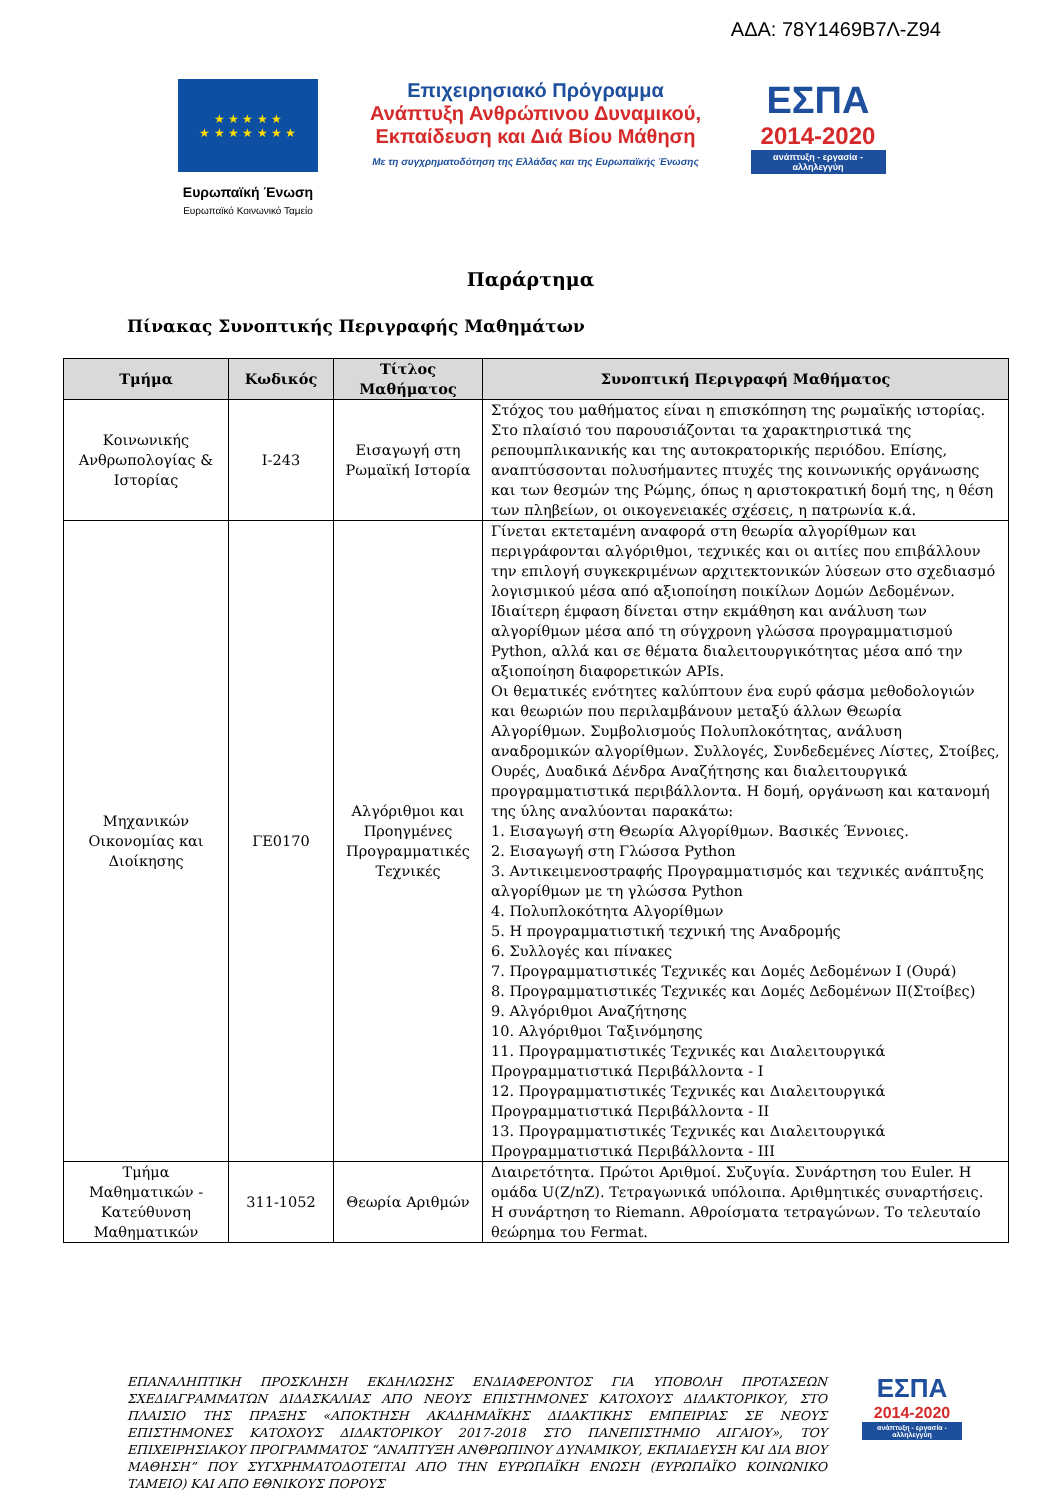ΑΔΑ: 78Υ1469Β7Λ-Ζ94
★ ★ ★ ★ ★
★ ★ ★ ★ ★ ★ ★
Ευρωπαϊκή Ένωση
Ευρωπαϊκό Κοινωνικό Ταμείο
Επιχειρησιακό Πρόγραμμα
Ανάπτυξη Ανθρώπινου Δυναμικού,
Εκπαίδευση και Διά Βίου Μάθηση
Με τη συγχρηματοδότηση της Ελλάδας και της Ευρωπαϊκής Ένωσης
ΕΣΠΑ
2014-2020
ανάπτυξη - εργασία - αλληλεγγύη
Παράρτημα
Πίνακας Συνοπτικής Περιγραφής Μαθημάτων
| Τμήμα | Κωδικός | Τίτλος Μαθήματος | Συνοπτική Περιγραφή Μαθήματος |
| --- | --- | --- | --- |
| Κοινωνικής Ανθρωπολογίας & Ιστορίας | Ι-243 | Εισαγωγή στη Ρωμαϊκή Ιστορία | Στόχος του μαθήματος είναι η επισκόπηση της ρωμαϊκής ιστορίας. Στο πλαίσιό του παρουσιάζονται τα χαρακτηριστικά της ρεπουμπλικανικής και της αυτοκρατορικής περιόδου. Επίσης, αναπτύσσονται πολυσήμαντες πτυχές της κοινωνικής οργάνωσης και των θεσμών της Ρώμης, όπως η αριστοκρατική δομή της, η θέση των πληβείων, οι οικογενειακές σχέσεις, η πατρωνία κ.ά. |
| Μηχανικών Οικονομίας και Διοίκησης | ΓΕ0170 | Αλγόριθμοι και Προηγμένες Προγραμματικές Τεχνικές | Γίνεται εκτεταμένη αναφορά στη θεωρία αλγορίθμων και περιγράφονται αλγόριθμοι, τεχνικές και οι αιτίες που επιβάλλουν την επιλογή συγκεκριμένων αρχιτεκτονικών λύσεων στο σχεδιασμό λογισμικού μέσα από αξιοποίηση ποικίλων Δομών Δεδομένων. Ιδιαίτερη έμφαση δίνεται στην εκμάθηση και ανάλυση των αλγορίθμων μέσα από τη σύγχρονη γλώσσα προγραμματισμού Python, αλλά και σε θέματα διαλειτουργικότητας μέσα από την αξιοποίηση διαφορετικών APIs. Οι θεματικές ενότητες καλύπτουν ένα ευρύ φάσμα μεθοδολογιών και θεωριών που περιλαμβάνουν μεταξύ άλλων Θεωρία Αλγορίθμων. Συμβολισμούς Πολυπλοκότητας, ανάλυση αναδρομικών αλγορίθμων. Συλλογές, Συνδεδεμένες Λίστες, Στοίβες, Ουρές, Δυαδικά Δένδρα Αναζήτησης και διαλειτουργικά προγραμματιστικά περιβάλλοντα. Η δομή, οργάνωση και κατανομή της ύλης αναλύονται παρακάτω: 1. Εισαγωγή στη Θεωρία Αλγορίθμων. Βασικές Έννοιες. 2. Εισαγωγή στη Γλώσσα Python 3. Αντικειμενοστραφής Προγραμματισμός και τεχνικές ανάπτυξης αλγορίθμων με τη γλώσσα Python 4. Πολυπλοκότητα Αλγορίθμων 5. Η προγραμματιστική τεχνική της Αναδρομής 6. Συλλογές και πίνακες 7. Προγραμματιστικές Τεχνικές και Δομές Δεδομένων Ι (Ουρά) 8. Προγραμματιστικές Τεχνικές και Δομές Δεδομένων ΙΙ(Στοίβες) 9. Αλγόριθμοι Αναζήτησης 10. Αλγόριθμοι Ταξινόμησης 11. Προγραμματιστικές Τεχνικές και Διαλειτουργικά Προγραμματιστικά Περιβάλλοντα - Ι 12. Προγραμματιστικές Τεχνικές και Διαλειτουργικά Προγραμματιστικά Περιβάλλοντα - ΙΙ 13. Προγραμματιστικές Τεχνικές και Διαλειτουργικά Προγραμματιστικά Περιβάλλοντα - ΙΙΙ |
| Τμήμα Μαθηματικών - Κατεύθυνση Μαθηματικών | 311-1052 | Θεωρία Αριθμών | Διαιρετότητα. Πρώτοι Αριθμοί. Συζυγία. Συνάρτηση του Euler. Η ομάδα U(Z/nZ). Τετραγωνικά υπόλοιπα. Αριθμητικές συναρτήσεις. Η συνάρτηση το Riemann. Αθροίσματα τετραγώνων. Το τελευταίο θεώρημα του Fermat. |
ΕΠΑΝΑΛΗΠΤΙΚΗ ΠΡΟΣΚΛΗΣΗ ΕΚΔΗΛΩΣΗΣ ΕΝΔΙΑΦΕΡΟΝΤΟΣ ΓΙΑ ΥΠΟΒΟΛΗ ΠΡΟΤΑΣΕΩΝ ΣΧΕΔΙΑΓΡΑΜΜΑΤΩΝ ΔΙΔΑΣΚΑΛΙΑΣ ΑΠΟ ΝΕΟΥΣ ΕΠΙΣΤΗΜΟΝΕΣ ΚΑΤΟΧΟΥΣ ΔΙΔΑΚΤΟΡΙΚΟΥ, ΣΤΟ ΠΛΑΙΣΙΟ ΤΗΣ ΠΡΑΞΗΣ «ΑΠΟΚΤΗΣΗ ΑΚΑΔΗΜΑΪΚΗΣ ΔΙΔΑΚΤΙΚΗΣ ΕΜΠΕΙΡΙΑΣ ΣΕ ΝΕΟΥΣ ΕΠΙΣΤΗΜΟΝΕΣ ΚΑΤΟΧΟΥΣ ΔΙΔΑΚΤΟΡΙΚΟΥ 2017-2018 ΣΤΟ ΠΑΝΕΠΙΣΤΗΜΙΟ ΑΙΓΑΙΟΥ», ΤΟΥ ΕΠΙΧΕΙΡΗΣΙΑΚΟΥ ΠΡΟΓΡΑΜΜΑΤΟΣ “ΑΝΑΠΤΥΞΗ ΑΝΘΡΩΠΙΝΟΥ ΔΥΝΑΜΙΚΟΥ, ΕΚΠΑΙΔΕΥΣΗ ΚΑΙ ΔΙΑ ΒΙΟΥ ΜΑΘΗΣΗ” ΠΟΥ ΣΥΓΧΡΗΜΑΤΟΔΟΤΕΙΤΑΙ ΑΠΟ ΤΗΝ ΕΥΡΩΠΑΪΚΗ ΕΝΩΣΗ (ΕΥΡΩΠΑΪΚΟ ΚΟΙΝΩΝΙΚΟ ΤΑΜΕΙΟ) ΚΑΙ ΑΠΟ ΕΘΝΙΚΟΥΣ ΠΟΡΟΥΣ
ΕΣΠΑ
2014-2020
ανάπτυξη - εργασία - αλληλεγγύη